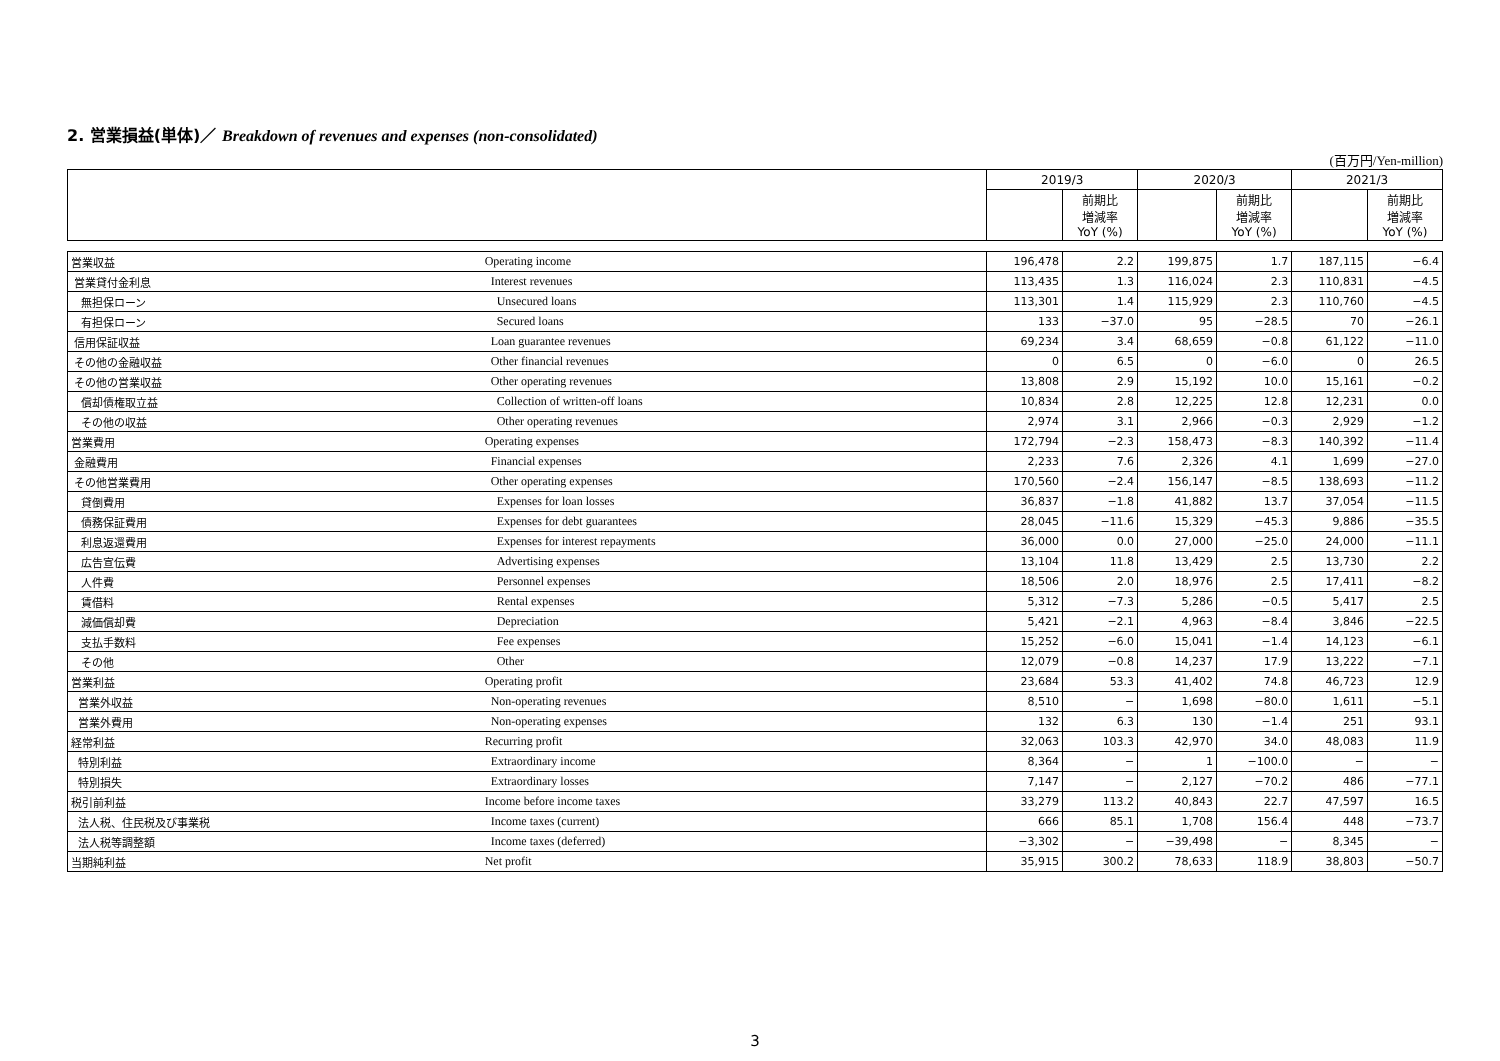2. 営業損益(単体)／ Breakdown of revenues and expenses (non-consolidated)
(百万円/Yen-million)
| | | 2019/3 | | 2020/3 | | 2021/3 | |
| --- | --- | --- | --- | --- | --- | --- | --- |
| | | | 前期比 増減率 YoY (%) | | 前期比 増減率 YoY (%) | | 前期比 増減率 YoY (%) |
| 営業収益 | Operating income | 196,478 | 2.2 | 199,875 | 1.7 | 187,115 | −6.4 |
| 営業貸付金利息 | Interest revenues | 113,435 | 1.3 | 116,024 | 2.3 | 110,831 | −4.5 |
| 無担保ローン | Unsecured loans | 113,301 | 1.4 | 115,929 | 2.3 | 110,760 | −4.5 |
| 有担保ローン | Secured loans | 133 | −37.0 | 95 | −28.5 | 70 | −26.1 |
| 信用保証収益 | Loan guarantee revenues | 69,234 | 3.4 | 68,659 | −0.8 | 61,122 | −11.0 |
| その他の金融収益 | Other financial revenues | 0 | 6.5 | 0 | −6.0 | 0 | 26.5 |
| その他の営業収益 | Other operating revenues | 13,808 | 2.9 | 15,192 | 10.0 | 15,161 | −0.2 |
| 償却債権取立益 | Collection of written-off loans | 10,834 | 2.8 | 12,225 | 12.8 | 12,231 | 0.0 |
| その他の収益 | Other operating revenues | 2,974 | 3.1 | 2,966 | −0.3 | 2,929 | −1.2 |
| 営業費用 | Operating expenses | 172,794 | −2.3 | 158,473 | −8.3 | 140,392 | −11.4 |
| 金融費用 | Financial expenses | 2,233 | 7.6 | 2,326 | 4.1 | 1,699 | −27.0 |
| その他営業費用 | Other operating expenses | 170,560 | −2.4 | 156,147 | −8.5 | 138,693 | −11.2 |
| 貸倒費用 | Expenses for loan losses | 36,837 | −1.8 | 41,882 | 13.7 | 37,054 | −11.5 |
| 債務保証費用 | Expenses for debt guarantees | 28,045 | −11.6 | 15,329 | −45.3 | 9,886 | −35.5 |
| 利息返還費用 | Expenses for interest repayments | 36,000 | 0.0 | 27,000 | −25.0 | 24,000 | −11.1 |
| 広告宣伝費 | Advertising expenses | 13,104 | 11.8 | 13,429 | 2.5 | 13,730 | 2.2 |
| 人件費 | Personnel expenses | 18,506 | 2.0 | 18,976 | 2.5 | 17,411 | −8.2 |
| 賃借料 | Rental expenses | 5,312 | −7.3 | 5,286 | −0.5 | 5,417 | 2.5 |
| 減価償却費 | Depreciation | 5,421 | −2.1 | 4,963 | −8.4 | 3,846 | −22.5 |
| 支払手数料 | Fee expenses | 15,252 | −6.0 | 15,041 | −1.4 | 14,123 | −6.1 |
| その他 | Other | 12,079 | −0.8 | 14,237 | 17.9 | 13,222 | −7.1 |
| 営業利益 | Operating profit | 23,684 | 53.3 | 41,402 | 74.8 | 46,723 | 12.9 |
| 営業外収益 | Non-operating revenues | 8,510 | − | 1,698 | −80.0 | 1,611 | −5.1 |
| 営業外費用 | Non-operating expenses | 132 | 6.3 | 130 | −1.4 | 251 | 93.1 |
| 経常利益 | Recurring profit | 32,063 | 103.3 | 42,970 | 34.0 | 48,083 | 11.9 |
| 特別利益 | Extraordinary income | 8,364 | − | 1 | −100.0 | − | − |
| 特別損失 | Extraordinary losses | 7,147 | − | 2,127 | −70.2 | 486 | −77.1 |
| 税引前利益 | Income before income taxes | 33,279 | 113.2 | 40,843 | 22.7 | 47,597 | 16.5 |
| 法人税、住民税及び事業税 | Income taxes (current) | 666 | 85.1 | 1,708 | 156.4 | 448 | −73.7 |
| 法人税等調整額 | Income taxes (deferred) | −3,302 | − | −39,498 | − | 8,345 | − |
| 当期純利益 | Net profit | 35,915 | 300.2 | 78,633 | 118.9 | 38,803 | −50.7 |
3